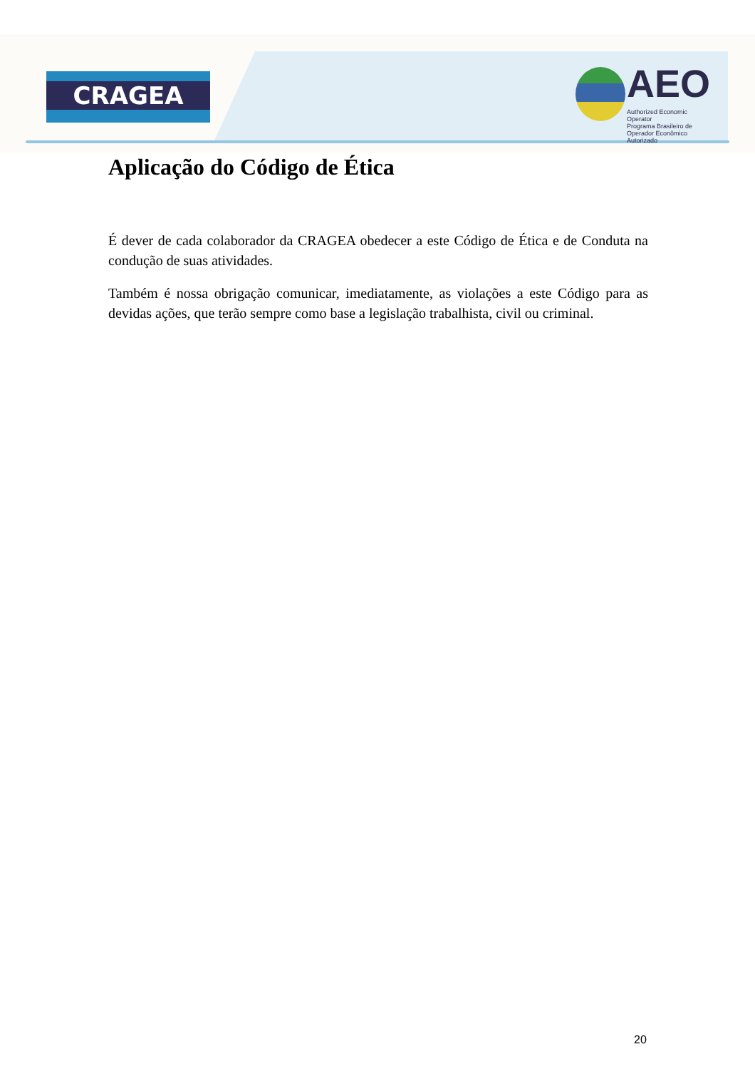CRAGEA
AEO
Authorized Economic Operator
Programa Brasileiro de Operador Econômico Autorizado
Aplicação do Código de Ética
É dever de cada colaborador da CRAGEA obedecer a este Código de Ética e de Conduta na condução de suas atividades.
Também é nossa obrigação comunicar, imediatamente, as violações a este Código para as devidas ações, que terão sempre como base a legislação trabalhista, civil ou criminal.
20